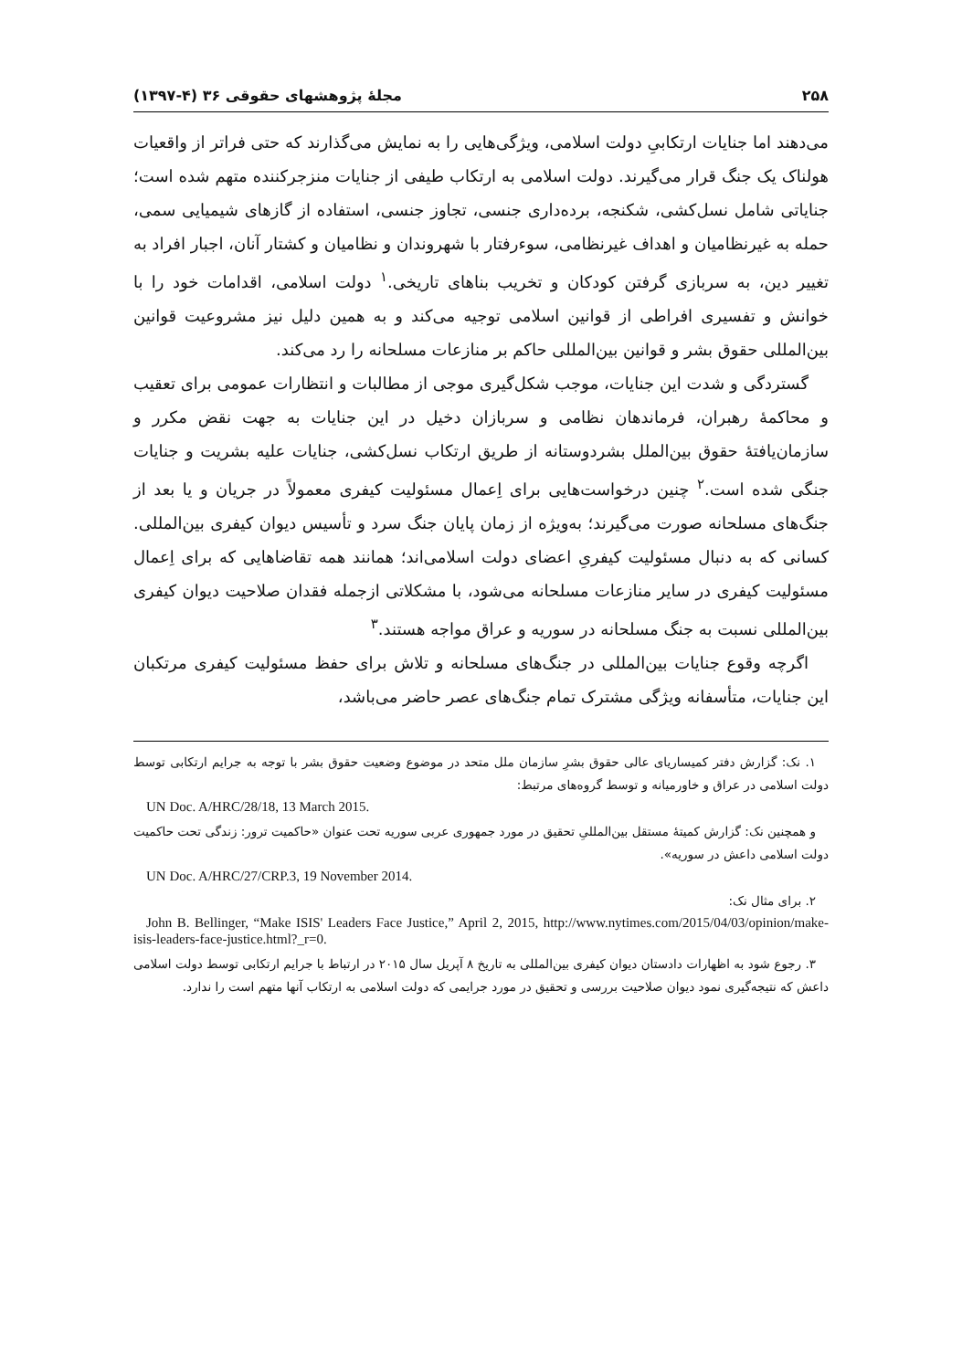۲۵۸ مجلهٔ پژوهشهای حقوقی ۳۶ (۴-۱۳۹۷)
می‌دهند اما جنایات ارتکابیِ دولت اسلامی، ویژگی‌هایی را به نمایش می‌گذارند که حتی فراتر از واقعیات هولناک یک جنگ قرار می‌گیرند. دولت اسلامی به ارتکاب طیفی از جنایات منزجرکننده متهم شده است؛ جنایاتی شامل نسل‌کشی، شکنجه، برده‌داری جنسی، تجاوز جنسی، استفاده از گازهای شیمیایی سمی، حمله به غیرنظامیان و اهداف غیرنظامی، سوءرفتار با شهروندان و نظامیان و کشتار آنان، اجبار افراد به تغییر دین، به سربازی گرفتن کودکان و تخریب بناهای تاریخی.<sup>۱</sup> دولت اسلامی، اقدامات خود را با خوانش و تفسیری افراطی از قوانین اسلامی توجیه می‌کند و به همین دلیل نیز مشروعیت قوانین بین‌المللی حقوق بشر و قوانین بین‌المللی حاکم بر منازعات مسلحانه را رد می‌کند.
گستردگی و شدت این جنایات، موجب شکل‌گیری موجی از مطالبات و انتظارات عمومی برای تعقیب و محاکمهٔ رهبران، فرماندهان نظامی و سربازان دخیل در این جنایات به جهت نقض مکرر و سازمان‌یافتهٔ حقوق بین‌الملل بشردوستانه از طریق ارتکاب نسل‌کشی، جنایات علیه بشریت و جنایات جنگی شده است.<sup>۲</sup> چنین درخواست‌هایی برای اِعمال مسئولیت کیفری معمولاً در جریان و یا بعد از جنگ‌های مسلحانه صورت می‌گیرند؛ به‌ویژه از زمان پایان جنگ سرد و تأسیس دیوان کیفری بین‌المللی. کسانی که به دنبال مسئولیت کیفریِ اعضای دولت اسلامی‌اند؛ همانند همه تقاضاهایی که برای اِعمال مسئولیت کیفری در سایر منازعات مسلحانه می‌شود، با مشکلاتی ازجمله فقدان صلاحیت دیوان کیفری بین‌المللی نسبت به جنگ مسلحانه در سوریه و عراق مواجه هستند.<sup>۳</sup>
اگرچه وقوع جنایات بین‌المللی در جنگ‌های مسلحانه و تلاش برای حفظ مسئولیت کیفری مرتکبان این جنایات، متأسفانه ویژگی مشترک تمام جنگ‌های عصر حاضر می‌باشد،
۱. نک: گزارش دفتر کمیساریای عالی حقوق بشرِ سازمان ملل متحد در موضوع وضعیت حقوق بشر با توجه به جرایم ارتکابی توسط دولت اسلامی در عراق و خاورمیانه و توسط گروه‌های مرتبط:
UN Doc. A/HRC/28/18, 13 March 2015.
و همچنین نک: گزارش کمیتهٔ مستقل بین‌المللیِ تحقیق در مورد جمهوری عربی سوریه تحت عنوان «حاکمیت ترور: زندگی تحت حاکمیت دولت اسلامی داعش در سوریه».
UN Doc. A/HRC/27/CRP.3, 19 November 2014.
۲. برای مثال نک:
John B. Bellinger, “Make ISIS' Leaders Face Justice,” April 2, 2015, http://www.nytimes.com/2015/04/03/opinion/make-isis-leaders-face-justice.html?_r=0.
۳. رجوع شود به اظهارات دادستان دیوان کیفری بین‌المللی به تاریخ ۸ آپریل سال ۲۰۱۵ در ارتباط با جرایم ارتکابی توسط دولت اسلامی داعش که نتیجه‌گیری نمود دیوان صلاحیت بررسی و تحقیق در مورد جرایمی که دولت اسلامی به ارتکاب آنها متهم است را ندارد.